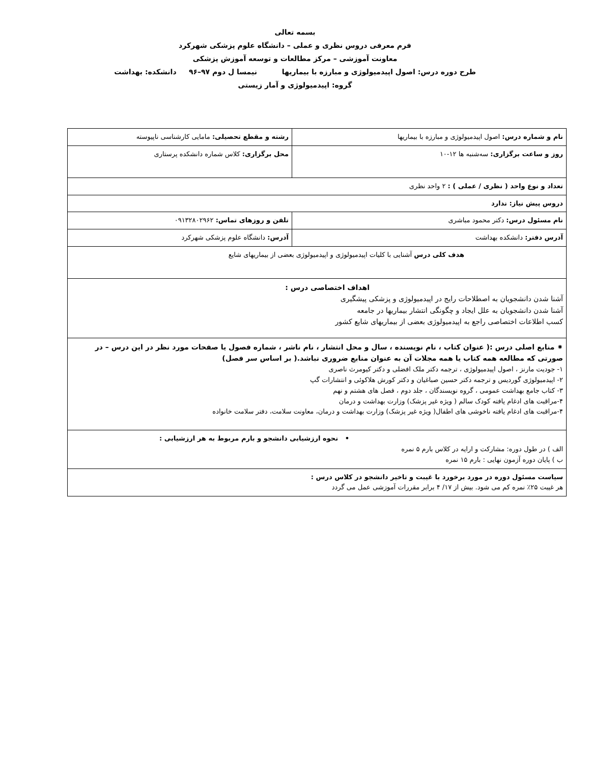بسمه تعالی
فرم معرفی دروس نظری و عملی – دانشگاه علوم پزشکی شهرکرد
معاونت آموزشی – مرکز مطالعات و توسعه آموزش پزشکی
طرح دوره درس: اصول اپیدمیولوژی و مبارزه با بیماریها نیمسا ل دوم ۹۷–۹۶ دانشکده: بهداشت
گروه: اپیدمیولوژی و آمار زیستی
| نام و شماره درس: اصول اپیدمیولوژی و مبارزه با بیماریها | رشته و مقطع تحصیلی: مامایی کارشناسی ناپیوسته |
| روز و ساعت برگزاری: سه‌شنبه ها ۱۲-۱۰ | محل برگزاری: کلاس شماره دانشکده پرستاری |
| تعداد و نوع واحد ( نظری / عملی ) : ۲ واحد نظری | |
| دروس پیش نیاز: ندارد | |
| نام مسئول درس: دکتر محمود مباشری | تلفن و روزهای تماس: ۰۹۱۳۲۸۰۲۹۶۲ |
| آدرس دفتر: دانشکده بهداشت | آدرس: دانشگاه علوم پزشکی شهرکرد |
| هدف کلی درس آشنایی با کلیات اپیدمیولوژی و اپیدمیولوژی بعضی از بیماریهای شایع | |
| اهداف اختصاصی درس : آشنا شدن دانشجویان به اصطلاحات رایج در اپیدمیولوژی و پزشکی پیشگیری آشنا شدن دانشجویان به علل ایجاد و چگونگی انتشار بیماریها در جامعه کسب اطلاعات اختصاصی راجع به اپیدمیولوژی بعضی از بیماریهای شایع کشور | |
| ⁕ منابع اصلی درس :( عنوان کتاب ، نام نویسنده ، سال و محل انتشار ، نام ناشر ، شماره فصول یا صفحات مورد نظر در این درس – در صورتی که مطالعه همه کتاب یا همه مجلات آن به عنوان منابع ضروری نباشد.( بر اساس سر فصل) ۱- جودیت مارنز ، اصول اپیدمیولوژی ، ترجمه دکتر ملک افضلی و دکتر کیومرث ناصری ۲- اپیدمیولوژی گوردیس و ترجمه دکتر حسین صباغیان و دکتر کورش هلاکوئی و انتشارات گپ ۳- کتاب جامع بهداشت عمومی ، گروه نویسندگان ، جلد دوم ، فصل های هشتم و نهم ۴-مراقبت های ادغام یافته کودک سالم ( ویژه غیر پزشک) وزارت بهداشت و درمان ۴-مراقبت های ادغام یافته ناخوشی های اطفال( ویژه غیر پزشک) وزارت بهداشت و درمان، معاونت سلامت، دفتر سلامت خانواده | |
| • نحوه ارزشیابی دانشجو و بارم مربوط به هر ارزشیابی : الف ) در طول دوره: مشارکت و ارایه در کلاس بارم ۵ نمره ب ) پایان دوره آزمون نهایی : بارم ۱۵ نمره | |
| سیاست مسئول دوره در مورد برخورد با غیبت و تاخیر دانشجو در کلاس درس : هر غیبت ۲۵٪ نمره کم می شود. بیش از ۱۷/ ۴ برابر مقررات آموزشی عمل می گردد | |